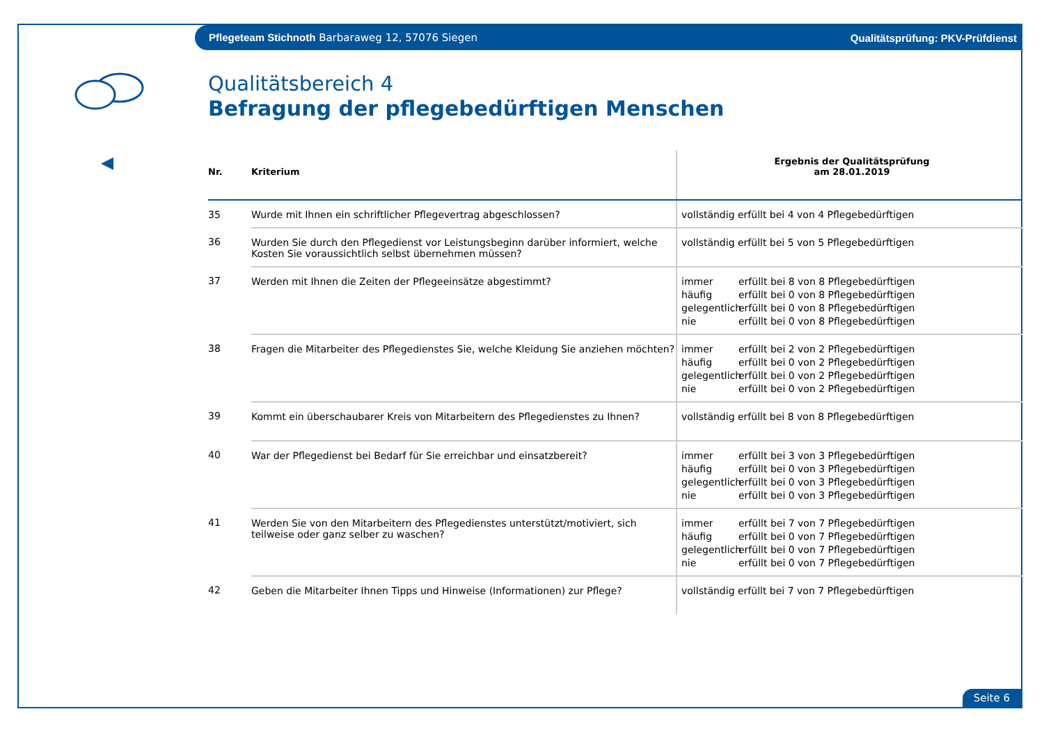Pflegeteam Stichnoth Barbaraweg 12, 57076 Siegen Qualitätsprüfung: PKV-Prüfdienst
Qualitätsbereich 4
Befragung der pflegebedürftigen Menschen
| Nr. | Kriterium | Ergebnis der Qualitätsprüfung am 28.01.2019 |
| --- | --- | --- |
| 35 | Wurde mit Ihnen ein schriftlicher Pflegevertrag abgeschlossen? | vollständig erfüllt bei 4 von 4 Pflegebedürftigen |
| 36 | Wurden Sie durch den Pflegedienst vor Leistungsbeginn darüber informiert, welche Kosten Sie voraussichtlich selbst übernehmen müssen? | vollständig erfüllt bei 5 von 5 Pflegebedürftigen |
| 37 | Werden mit Ihnen die Zeiten der Pflegeeinsätze abgestimmt? | immer erfüllt bei 8 von 8 Pflegebedürftigen häufig erfüllt bei 0 von 8 Pflegebedürftigen gelegentlich erfüllt bei 0 von 8 Pflegebedürftigen nie erfüllt bei 0 von 8 Pflegebedürftigen |
| 38 | Fragen die Mitarbeiter des Pflegedienstes Sie, welche Kleidung Sie anziehen möchten? | immer erfüllt bei 2 von 2 Pflegebedürftigen häufig erfüllt bei 0 von 2 Pflegebedürftigen gelegentlich erfüllt bei 0 von 2 Pflegebedürftigen nie erfüllt bei 0 von 2 Pflegebedürftigen |
| 39 | Kommt ein überschaubarer Kreis von Mitarbeitern des Pflegedienstes zu Ihnen? | vollständig erfüllt bei 8 von 8 Pflegebedürftigen |
| 40 | War der Pflegedienst bei Bedarf für Sie erreichbar und einsatzbereit? | immer erfüllt bei 3 von 3 Pflegebedürftigen häufig erfüllt bei 0 von 3 Pflegebedürftigen gelegentlich erfüllt bei 0 von 3 Pflegebedürftigen nie erfüllt bei 0 von 3 Pflegebedürftigen |
| 41 | Werden Sie von den Mitarbeitern des Pflegedienstes unterstützt/motiviert, sich teilweise oder ganz selber zu waschen? | immer erfüllt bei 7 von 7 Pflegebedürftigen häufig erfüllt bei 0 von 7 Pflegebedürftigen gelegentlich erfüllt bei 0 von 7 Pflegebedürftigen nie erfüllt bei 0 von 7 Pflegebedürftigen |
| 42 | Geben die Mitarbeiter Ihnen Tipps und Hinweise (Informationen) zur Pflege? | vollständig erfüllt bei 7 von 7 Pflegebedürftigen |
Seite 6